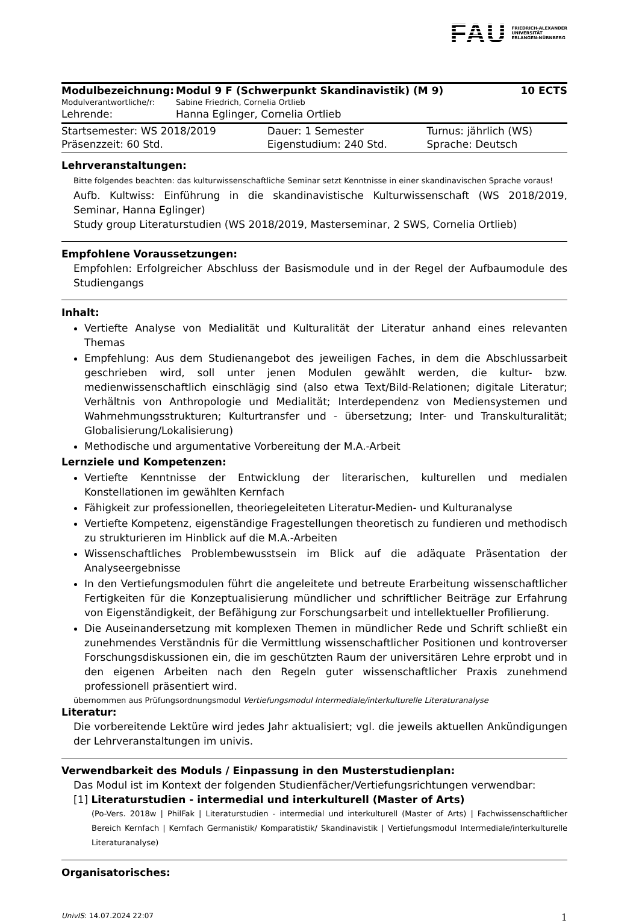FAU FRIEDRICH-ALEXANDER
UNIVERSITÄT
ERLANGEN-NÜRNBERG
| Modulbezeichnung: | Modul 9 F (Schwerpunkt Skandinavistik) (M 9) | 10 ECTS |
| Modulverantwortliche/r: | Sabine Friedrich, Cornelia Ortlieb | |
| Lehrende: | Hanna Eglinger, Cornelia Ortlieb | |
| Startsemester: WS 2018/2019 | Dauer: 1 Semester | Turnus: jährlich (WS) |
| Präsenzzeit: 60 Std. | Eigenstudium: 240 Std. | Sprache: Deutsch |
Lehrveranstaltungen:
Bitte folgendes beachten: das kulturwissenschaftliche Seminar setzt Kenntnisse in einer skandinavischen Sprache voraus!
Aufb. Kultwiss: Einführung in die skandinavistische Kulturwissenschaft (WS 2018/2019, Seminar, Hanna Eglinger)
Study group Literaturstudien (WS 2018/2019, Masterseminar, 2 SWS, Cornelia Ortlieb)
Empfohlene Voraussetzungen:
Empfohlen: Erfolgreicher Abschluss der Basismodule und in der Regel der Aufbaumodule des Studiengangs
Inhalt:
Vertiefte Analyse von Medialität und Kulturalität der Literatur anhand eines relevanten Themas
Empfehlung: Aus dem Studienangebot des jeweiligen Faches, in dem die Abschlussarbeit geschrieben wird, soll unter jenen Modulen gewählt werden, die kultur- bzw. medienwissenschaftlich einschlägig sind (also etwa Text/Bild-Relationen; digitale Literatur; Verhältnis von Anthropologie und Medialität; Interdependenz von Mediensystemen und Wahrnehmungsstrukturen; Kulturtransfer und - übersetzung; Inter- und Transkulturalität; Globalisierung/Lokalisierung)
Methodische und argumentative Vorbereitung der M.A.-Arbeit
Lernziele und Kompetenzen:
Vertiefte Kenntnisse der Entwicklung der literarischen, kulturellen und medialen Konstellationen im gewählten Kernfach
Fähigkeit zur professionellen, theoriegeleiteten Literatur-Medien- und Kulturanalyse
Vertiefte Kompetenz, eigenständige Fragestellungen theoretisch zu fundieren und methodisch zu strukturieren im Hinblick auf die M.A.-Arbeiten
Wissenschaftliches Problembewusstsein im Blick auf die adäquate Präsentation der Analyseergebnisse
In den Vertiefungsmodulen führt die angeleitete und betreute Erarbeitung wissenschaftlicher Fertigkeiten für die Konzeptualisierung mündlicher und schriftlicher Beiträge zur Erfahrung von Eigenständigkeit, der Befähigung zur Forschungsarbeit und intellektueller Profilierung.
Die Auseinandersetzung mit komplexen Themen in mündlicher Rede und Schrift schließt ein zunehmendes Verständnis für die Vermittlung wissenschaftlicher Positionen und kontroverser Forschungsdiskussionen ein, die im geschützten Raum der universitären Lehre erprobt und in den eigenen Arbeiten nach den Regeln guter wissenschaftlicher Praxis zunehmend professionell präsentiert wird.
übernommen aus Prüfungsordnungsmodul Vertiefungsmodul Intermediale/interkulturelle Literaturanalyse
Literatur:
Die vorbereitende Lektüre wird jedes Jahr aktualisiert; vgl. die jeweils aktuellen Ankündigungen der Lehrveranstaltungen im univis.
Verwendbarkeit des Moduls / Einpassung in den Musterstudienplan:
Das Modul ist im Kontext der folgenden Studienfächer/Vertiefungsrichtungen verwendbar:
[1] Literaturstudien - intermedial und interkulturell (Master of Arts)
(Po-Vers. 2018w | PhilFak | Literaturstudien - intermedial und interkulturell (Master of Arts) | Fachwissenschaftlicher Bereich Kernfach | Kernfach Germanistik/ Komparatistik/ Skandinavistik | Vertiefungsmodul Intermediale/interkulturelle Literaturanalyse)
Organisatorisches:
UnivIS: 14.07.2024 22:07 1